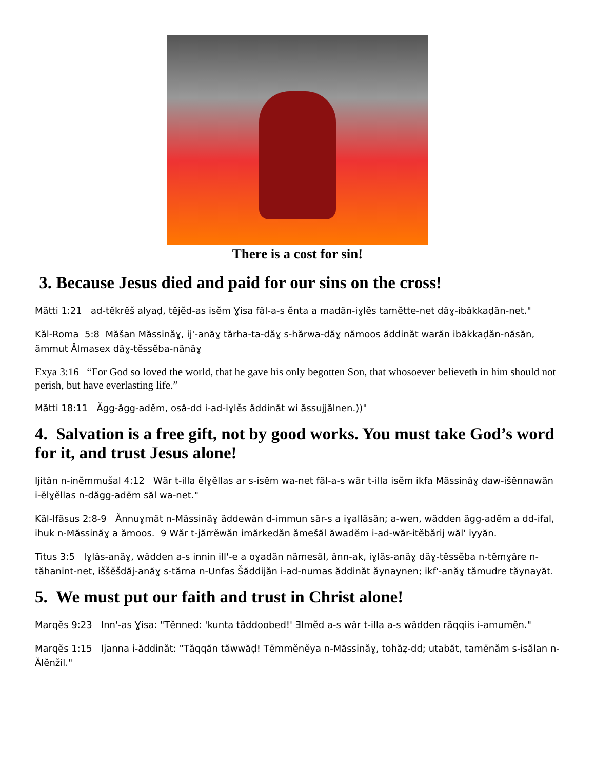There is a cost for sin!
3. Because Jesus died and paid for our sins on the cross!
Mătti 1:21 ad-tĕkrĕš alyaḍ, tĕjĕd-as isĕm Ɣisa făl-a-s ĕnta a madăn-iɣlĕs tamĕtte-net dăɣ-ibăkkaḍăn-net."
Kăl-Roma 5:8 Măšan Măssinăɣ, ij'-anăɣ tărha-ta-dăɣ s-hărwa-dăɣ nămoos ăddinăt warăn ibăkkaḍăn-năsăn, ămmut Ălmasex dăɣ-tĕssĕba-nănăɣ
Exya 3:16 “For God so loved the world, that he gave his only begotten Son, that whosoever believeth in him should not perish, but have everlasting life.”
Mătti 18:11 Ăgg-ăgg-adĕm, osă-dd i-ad-iɣlĕs ăddinăt wi ăssujjălnen.))"
4. Salvation is a free gift, not by good works. You must take God’s word for it, and trust Jesus alone!
Ijităn n-inĕmmušal 4:12 Wăr t-illa ĕlɣĕllas ar s-isĕm wa-net făl-a-s wăr t-illa isĕm ikfa Măssinăɣ daw-išĕnnawăn i-ĕlɣĕllas n-dăgg-adĕm săl wa-net."
Kăl-Ifăsus 2:8-9 Ănnuɣmăt n-Măssinăɣ ăddewăn d-immun săr-s a iɣallăsăn; a-wen, wădden ăgg-adĕm a dd-ifal, ihuk n-Măssinăɣ a ămoos. 9 Wăr t-jărrĕwăn imărkedăn ămešăl ăwadĕm i-ad-wăr-itĕbărij wăl' iyyăn.
Titus 3:5 Iɣlăs-anăɣ, wădden a-s innin ill'-e a oɣadăn nămesăl, ănn-ak, iɣlăs-anăɣ dăɣ-tĕssĕba n-tĕmɣăre n-tăhanint-net, iššĕšdăj-anăɣ s-tărna n-Unfas Šăddijăn i-ad-numas ăddinăt ăynaynen; ikf'-anăɣ tămudre tăynayăt.
5. We must put our faith and trust in Christ alone!
Marqĕs 9:23 Inn'-as Ɣisa: "Tĕnned: 'kunta tăddoobed!' Ǝlmĕd a-s wăr t-illa a-s wădden răqqiis i-amumĕn."
Marqĕs 1:15 Ijanna i-ăddinăt: "Tăqqăn tăwwăḍ! Tĕmmĕnĕya n-Măssinăɣ, tohăẓ-dd; utabăt, tamĕnăm s-isălan n-Ălĕnžil."